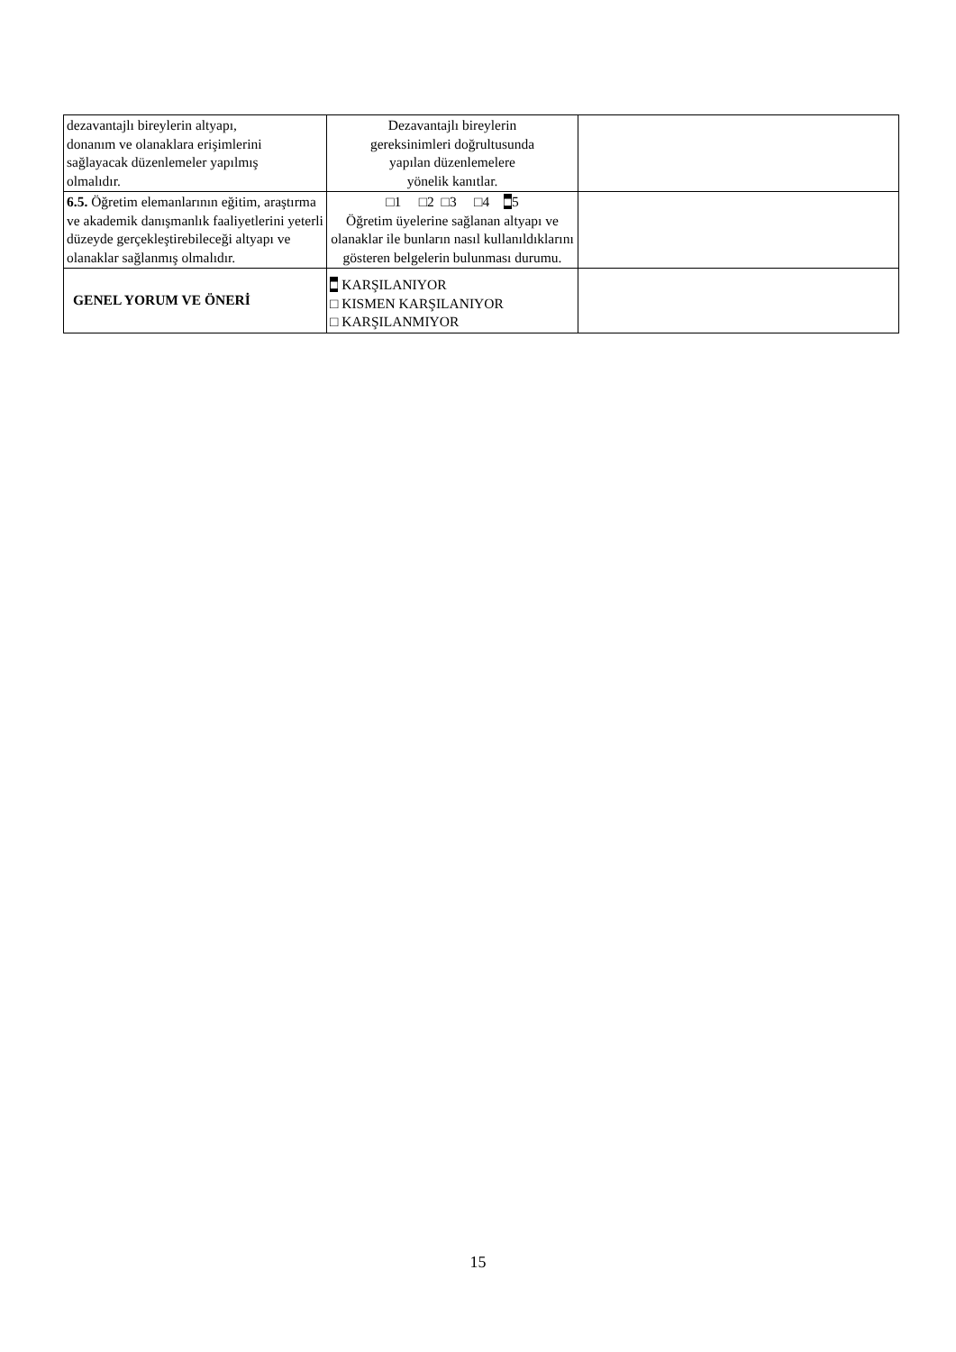| dezavantajlı bireylerin altyapı, donanım ve olanaklara erişimlerini sağlayacak düzenlemeler yapılmış olmalıdır. | Dezavantajlı bireylerin gereksinimleri doğrultusunda yapılan düzenlemelere yönelik kanıtlar. | |
| 6.5. Öğretim elemanlarının eğitim, araştırma ve akademik danışmanlık faaliyetlerini yeterli düzeyde gerçekleştirebileceği altyapı ve olanaklar sağlanmış olmalıdır. | □1 □2 □3 □4 ■ 5 Öğretim üyelerine sağlanan altyapı ve olanaklar ile bunların nasıl kullanıldıklarını gösteren belgelerin bulunması durumu. | |
| GENEL YORUM VE ÖNERİ | ■ KARŞILANIYOR □ KISMEN KARŞILANIYOR □ KARŞILANMIYOR | |
15